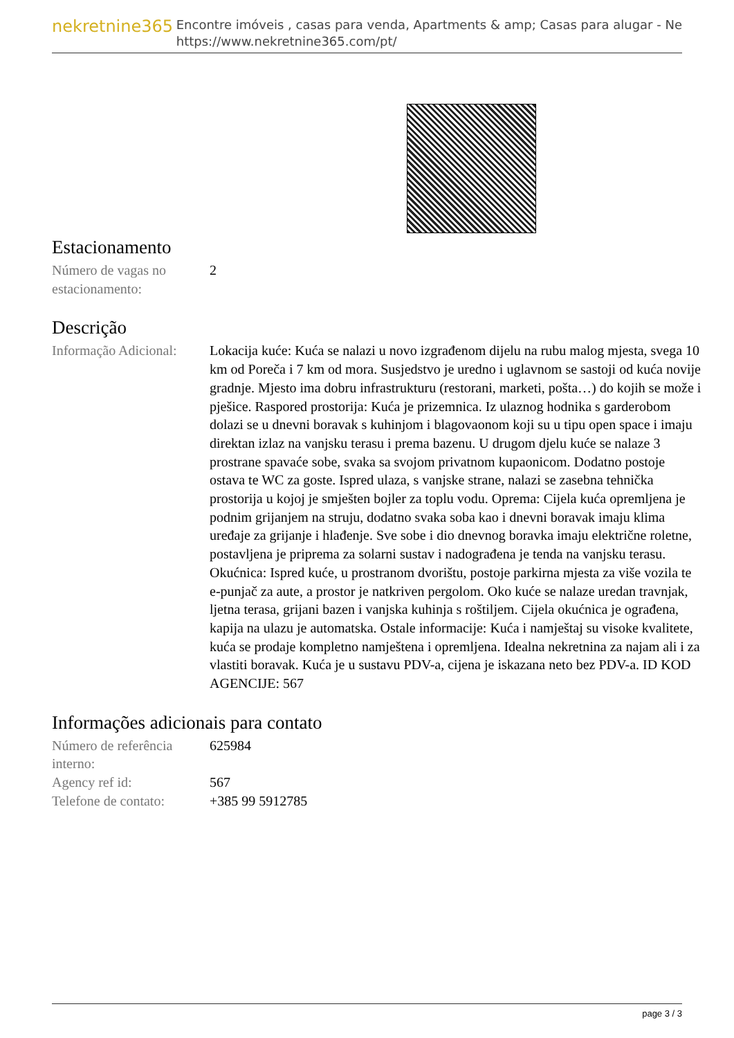nekretnine365
Encontre imóveis , casas para venda, Apartments & amp; Casas para alugar - Ne
https://www.nekretnine365.com/pt/
Estacionamento
| Número de vagas no estacionamento: | 2 |
Descrição
| Informação Adicional: | Lokacija kuće: Kuća se nalazi u novo izgrađenom dijelu na rubu malog mjesta, svega 10 km od Poreča i 7 km od mora. Susjedstvo je uredno i uglavnom se sastoji od kuća novije gradnje. Mjesto ima dobru infrastrukturu (restorani, marketi, pošta…) do kojih se može i pješice. Raspored prostorija: Kuća je prizemnica. Iz ulaznog hodnika s garderobom dolazi se u dnevni boravak s kuhinjom i blagovaonom koji su u tipu open space i imaju direktan izlaz na vanjsku terasu i prema bazenu. U drugom djelu kuće se nalaze 3 prostrane spavaće sobe, svaka sa svojom privatnom kupaonicom. Dodatno postoje ostava te WC za goste. Ispred ulaza, s vanjske strane, nalazi se zasebna tehnička prostorija u kojoj je smješten bojler za toplu vodu. Oprema: Cijela kuća opremljena je podnim grijanjem na struju, dodatno svaka soba kao i dnevni boravak imaju klima uređaje za grijanje i hlađenje. Sve sobe i dio dnevnog boravka imaju električne roletne, postavljena je priprema za solarni sustav i nadograđena je tenda na vanjsku terasu. Okućnica: Ispred kuće, u prostranom dvorištu, postoje parkirna mjesta za više vozila te e-punjač za aute, a prostor je natkriven pergolom. Oko kuće se nalaze uredan travnjak, ljetna terasa, grijani bazen i vanjska kuhinja s roštiljem. Cijela okućnica je ograđena, kapija na ulazu je automatska. Ostale informacije: Kuća i namještaj su visoke kvalitete, kuća se prodaje kompletno namještena i opremljena. Idealna nekretnina za najam ali i za vlastiti boravak. Kuća je u sustavu PDV-a, cijena je iskazana neto bez PDV-a. ID KOD AGENCIJE: 567 |
Informações adicionais para contato
| Número de referência interno: | 625984 |
| Agency ref id: | 567 |
| Telefone de contato: | +385 99 5912785 |
page 3 / 3